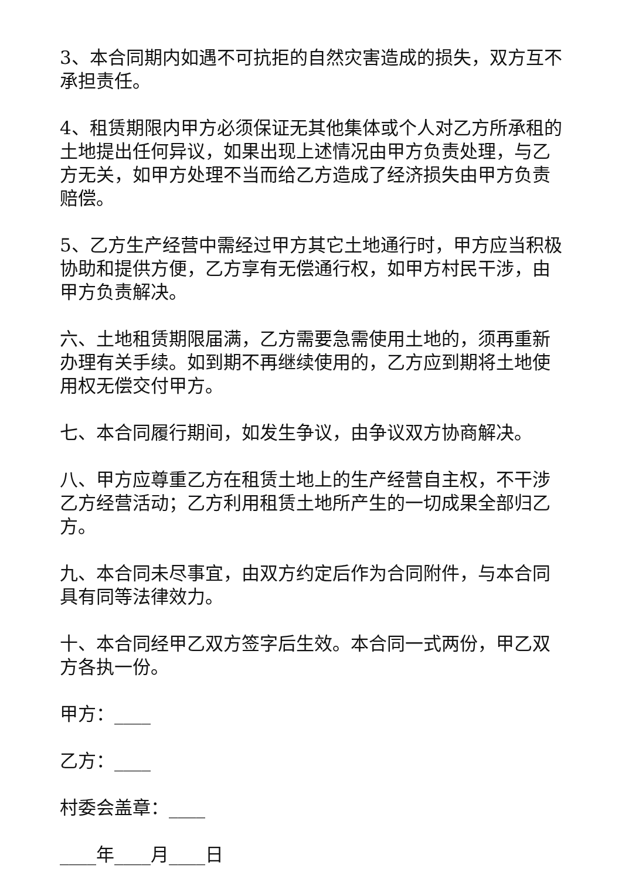3、本合同期内如遇不可抗拒的自然灾害造成的损失，双方互不承担责任。
4、租赁期限内甲方必须保证无其他集体或个人对乙方所承租的土地提出任何异议，如果出现上述情况由甲方负责处理，与乙方无关，如甲方处理不当而给乙方造成了经济损失由甲方负责赔偿。
5、乙方生产经营中需经过甲方其它土地通行时，甲方应当积极协助和提供方便，乙方享有无偿通行权，如甲方村民干涉，由甲方负责解决。
六、土地租赁期限届满，乙方需要急需使用土地的，须再重新办理有关手续。如到期不再继续使用的，乙方应到期将土地使用权无偿交付甲方。
七、本合同履行期间，如发生争议，由争议双方协商解决。
八、甲方应尊重乙方在租赁土地上的生产经营自主权，不干涉乙方经营活动；乙方利用租赁土地所产生的一切成果全部归乙方。
九、本合同未尽事宜，由双方约定后作为合同附件，与本合同具有同等法律效力。
十、本合同经甲乙双方签字后生效。本合同一式两份，甲乙双方各执一份。
甲方：____
乙方：____
村委会盖章：____
____年____月____日